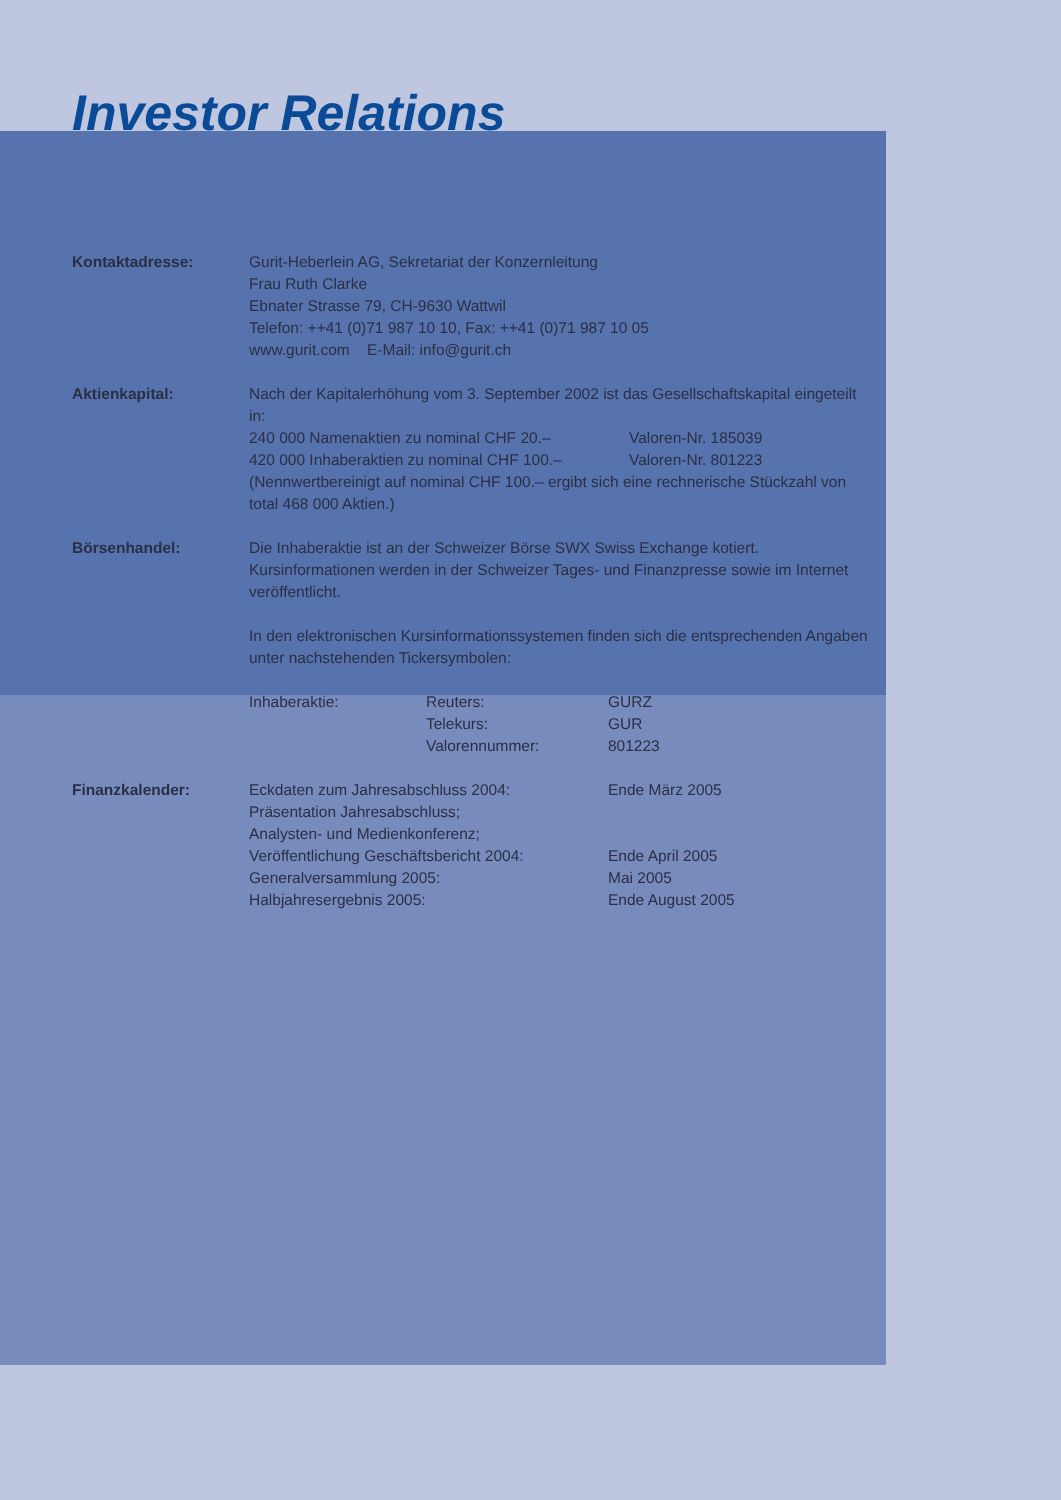Investor Relations
Kontaktadresse: Gurit-Heberlein AG, Sekretariat der Konzernleitung
Frau Ruth Clarke
Ebnater Strasse 79, CH-9630 Wattwil
Telefon: ++41 (0)71 987 10 10, Fax: ++41 (0)71 987 10 05
www.gurit.com E-Mail: info@gurit.ch
Aktienkapital: Nach der Kapitalerhöhung vom 3. September 2002 ist das Gesellschaftskapital eingeteilt in:
240 000 Namenaktien zu nominal CHF 20.– Valoren-Nr. 185039
420 000 Inhaberaktien zu nominal CHF 100.– Valoren-Nr. 801223
(Nennwertbereinigt auf nominal CHF 100.– ergibt sich eine rechnerische Stückzahl von total 468 000 Aktien.)
Börsenhandel: Die Inhaberaktie ist an der Schweizer Börse SWX Swiss Exchange kotiert. Kursinformationen werden in der Schweizer Tages- und Finanzpresse sowie im Internet veröffentlicht.
In den elektronischen Kursinformationssystemen finden sich die entsprechenden Angaben unter nachstehenden Tickersymbolen:
Inhaberaktie: Reuters: GURZ
Telekurs: GUR
Valorennummer: 801223
Finanzkalender: Eckdaten zum Jahresabschluss 2004: Ende März 2005
Präsentation Jahresabschluss;
Analysten- und Medienkonferenz;
Veröffentlichung Geschäftsbericht 2004: Ende April 2005
Generalversammlung 2005: Mai 2005
Halbjahresergebnis 2005: Ende August 2005